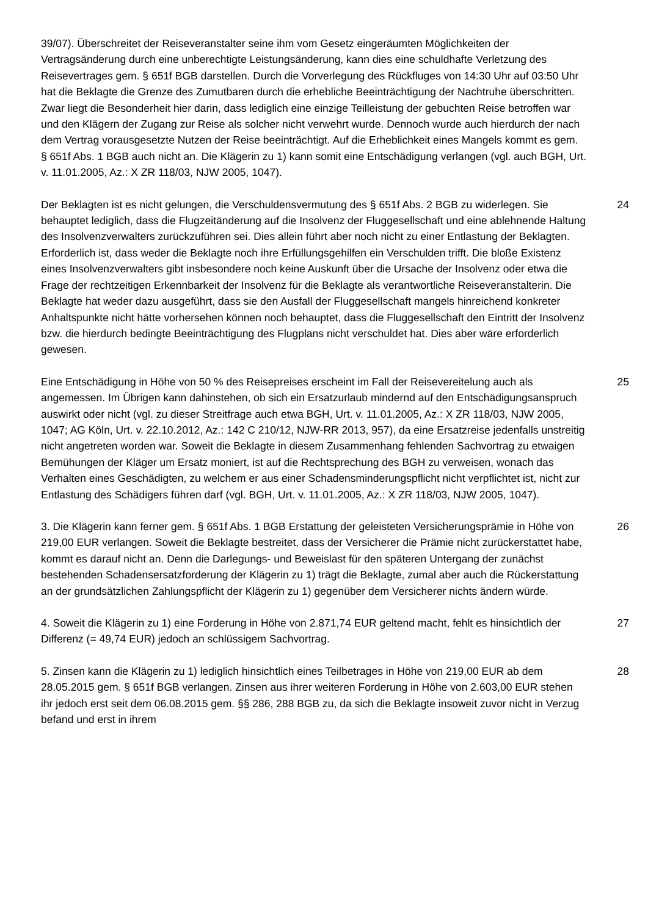39/07). Überschreitet der Reiseveranstalter seine ihm vom Gesetz eingeräumten Möglichkeiten der Vertragsänderung durch eine unberechtigte Leistungsänderung, kann dies eine schuldhafte Verletzung des Reisevertrages gem. § 651f BGB darstellen. Durch die Vorverlegung des Rückfluges von 14:30 Uhr auf 03:50 Uhr hat die Beklagte die Grenze des Zumutbaren durch die erhebliche Beeinträchtigung der Nachtruhe überschritten. Zwar liegt die Besonderheit hier darin, dass lediglich eine einzige Teilleistung der gebuchten Reise betroffen war und den Klägern der Zugang zur Reise als solcher nicht verwehrt wurde. Dennoch wurde auch hierdurch der nach dem Vertrag vorausgesetzte Nutzen der Reise beeinträchtigt. Auf die Erheblichkeit eines Mangels kommt es gem. § 651f Abs. 1 BGB auch nicht an. Die Klägerin zu 1) kann somit eine Entschädigung verlangen (vgl. auch BGH, Urt. v. 11.01.2005, Az.: X ZR 118/03, NJW 2005, 1047).
Der Beklagten ist es nicht gelungen, die Verschuldensvermutung des § 651f Abs. 2 BGB zu widerlegen. Sie behauptet lediglich, dass die Flugzeitänderung auf die Insolvenz der Fluggesellschaft und eine ablehnende Haltung des Insolvenzverwalters zurückzuführen sei. Dies allein führt aber noch nicht zu einer Entlastung der Beklagten. Erforderlich ist, dass weder die Beklagte noch ihre Erfüllungsgehilfen ein Verschulden trifft. Die bloße Existenz eines Insolvenzverwalters gibt insbesondere noch keine Auskunft über die Ursache der Insolvenz oder etwa die Frage der rechtzeitigen Erkennbarkeit der Insolvenz für die Beklagte als verantwortliche Reiseveranstalterin. Die Beklagte hat weder dazu ausgeführt, dass sie den Ausfall der Fluggesellschaft mangels hinreichend konkreter Anhaltspunkte nicht hätte vorhersehen können noch behauptet, dass die Fluggesellschaft den Eintritt der Insolvenz bzw. die hierdurch bedingte Beeinträchtigung des Flugplans nicht verschuldet hat. Dies aber wäre erforderlich gewesen.
24
Eine Entschädigung in Höhe von 50 % des Reisepreises erscheint im Fall der Reisevereitelung auch als angemessen. Im Übrigen kann dahinstehen, ob sich ein Ersatzurlaub mindernd auf den Entschädigungsanspruch auswirkt oder nicht (vgl. zu dieser Streitfrage auch etwa BGH, Urt. v. 11.01.2005, Az.: X ZR 118/03, NJW 2005, 1047; AG Köln, Urt. v. 22.10.2012, Az.: 142 C 210/12, NJW-RR 2013, 957), da eine Ersatzreise jedenfalls unstreitig nicht angetreten worden war. Soweit die Beklagte in diesem Zusammenhang fehlenden Sachvortrag zu etwaigen Bemühungen der Kläger um Ersatz moniert, ist auf die Rechtsprechung des BGH zu verweisen, wonach das Verhalten eines Geschädigten, zu welchem er aus einer Schadensminderungspflicht nicht verpflichtet ist, nicht zur Entlastung des Schädigers führen darf (vgl. BGH, Urt. v. 11.01.2005, Az.: X ZR 118/03, NJW 2005, 1047).
25
3. Die Klägerin kann ferner gem. § 651f Abs. 1 BGB Erstattung der geleisteten Versicherungsprämie in Höhe von 219,00 EUR verlangen. Soweit die Beklagte bestreitet, dass der Versicherer die Prämie nicht zurückerstattet habe, kommt es darauf nicht an. Denn die Darlegungs- und Beweislast für den späteren Untergang der zunächst bestehenden Schadensersatzforderung der Klägerin zu 1) trägt die Beklagte, zumal aber auch die Rückerstattung an der grundsätzlichen Zahlungspflicht der Klägerin zu 1) gegenüber dem Versicherer nichts ändern würde.
26
4. Soweit die Klägerin zu 1) eine Forderung in Höhe von 2.871,74 EUR geltend macht, fehlt es hinsichtlich der Differenz (= 49,74 EUR) jedoch an schlüssigem Sachvortrag.
27
5. Zinsen kann die Klägerin zu 1) lediglich hinsichtlich eines Teilbetrages in Höhe von 219,00 EUR ab dem 28.05.2015 gem. § 651f BGB verlangen. Zinsen aus ihrer weiteren Forderung in Höhe von 2.603,00 EUR stehen ihr jedoch erst seit dem 06.08.2015 gem. §§ 286, 288 BGB zu, da sich die Beklagte insoweit zuvor nicht in Verzug befand und erst in ihrem
28